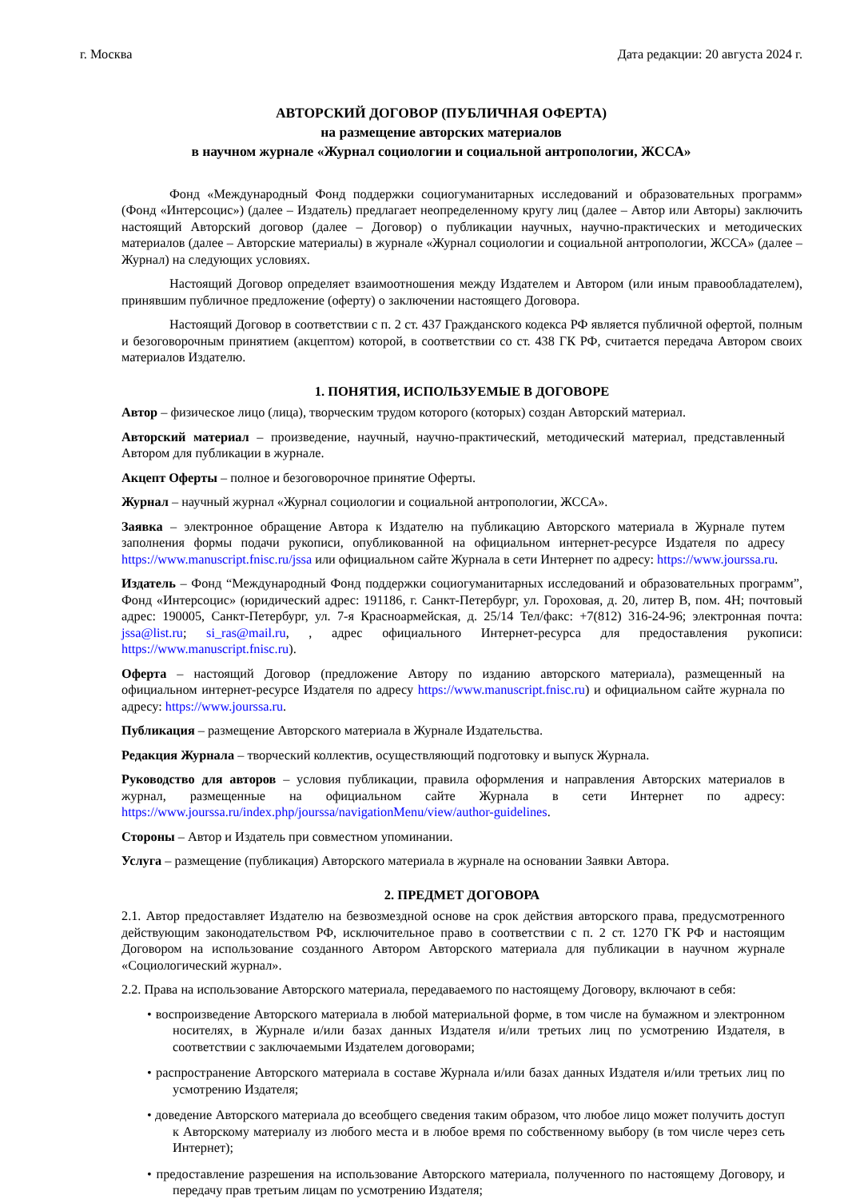г. Москва Дата редакции: 20 августа 2024 г.
АВТОРСКИЙ ДОГОВОР (ПУБЛИЧНАЯ ОФЕРТА)
на размещение авторских материалов
в научном журнале «Журнал социологии и социальной антропологии, ЖССА»
Фонд «Международный Фонд поддержки социогуманитарных исследований и образовательных программ» (Фонд «Интерсоцис») (далее – Издатель) предлагает неопределенному кругу лиц (далее – Автор или Авторы) заключить настоящий Авторский договор (далее – Договор) о публикации научных, научно-практических и методических материалов (далее – Авторские материалы) в журнале «Журнал социологии и социальной антропологии, ЖССА» (далее – Журнал) на следующих условиях.
Настоящий Договор определяет взаимоотношения между Издателем и Автором (или иным правообладателем), принявшим публичное предложение (оферту) о заключении настоящего Договора.
Настоящий Договор в соответствии с п. 2 ст. 437 Гражданского кодекса РФ является публичной офертой, полным и безоговорочным принятием (акцептом) которой, в соответствии со ст. 438 ГК РФ, считается передача Автором своих материалов Издателю.
1. ПОНЯТИЯ, ИСПОЛЬЗУЕМЫЕ В ДОГОВОРЕ
Автор – физическое лицо (лица), творческим трудом которого (которых) создан Авторский материал.
Авторский материал – произведение, научный, научно-практический, методический материал, представленный Автором для публикации в журнале.
Акцепт Оферты – полное и безоговорочное принятие Оферты.
Журнал – научный журнал «Журнал социологии и социальной антропологии, ЖССА».
Заявка – электронное обращение Автора к Издателю на публикацию Авторского материала в Журнале путем заполнения формы подачи рукописи, опубликованной на официальном интернет-ресурсе Издателя по адресу https://www.manuscript.fnisc.ru/jssa или официальном сайте Журнала в сети Интернет по адресу: https://www.jourssa.ru.
Издатель – Фонд “Международный Фонд поддержки социогуманитарных исследований и образовательных программ”, Фонд «Интерсоцис» (юридический адрес: 191186, г. Санкт-Петербург, ул. Гороховая, д. 20, литер В, пом. 4Н; почтовый адрес: 190005, Санкт-Петербург, ул. 7-я Красноармейская, д. 25/14 Тел/факс: +7(812) 316-24-96; электронная почта: jssa@list.ru; si_ras@mail.ru, , адрес официального Интернет-ресурса для предоставления рукописи: https://www.manuscript.fnisc.ru).
Оферта – настоящий Договор (предложение Автору по изданию авторского материала), размещенный на официальном интернет-ресурсе Издателя по адресу https://www.manuscript.fnisc.ru) и официальном сайте журнала по адресу: https://www.jourssa.ru.
Публикация – размещение Авторского материала в Журнале Издательства.
Редакция Журнала – творческий коллектив, осуществляющий подготовку и выпуск Журнала.
Руководство для авторов – условия публикации, правила оформления и направления Авторских материалов в журнал, размещенные на официальном сайте Журнала в сети Интернет по адресу: https://www.jourssa.ru/index.php/jourssa/navigationMenu/view/author-guidelines.
Стороны – Автор и Издатель при совместном упоминании.
Услуга – размещение (публикация) Авторского материала в журнале на основании Заявки Автора.
2. ПРЕДМЕТ ДОГОВОРА
2.1. Автор предоставляет Издателю на безвозмездной основе на срок действия авторского права, предусмотренного действующим законодательством РФ, исключительное право в соответствии с п. 2 ст. 1270 ГК РФ и настоящим Договором на использование созданного Автором Авторского материала для публикации в научном журнале «Социологический журнал».
2.2. Права на использование Авторского материала, передаваемого по настоящему Договору, включают в себя:
• воспроизведение Авторского материала в любой материальной форме, в том числе на бумажном и электронном носителях, в Журнале и/или базах данных Издателя и/или третьих лиц по усмотрению Издателя, в соответствии с заключаемыми Издателем договорами;
• распространение Авторского материала в составе Журнала и/или базах данных Издателя и/или третьих лиц по усмотрению Издателя;
• доведение Авторского материала до всеобщего сведения таким образом, что любое лицо может получить доступ к Авторскому материалу из любого места и в любое время по собственному выбору (в том числе через сеть Интернет);
• предоставление разрешения на использование Авторского материала, полученного по настоящему Договору, и передачу прав третьим лицам по усмотрению Издателя;